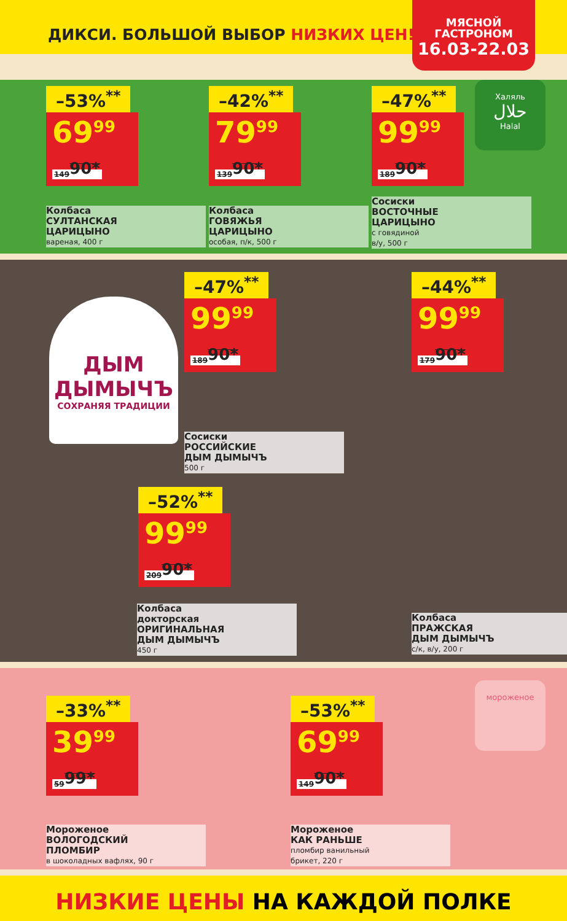ДИКСИ. БОЛЬШОЙ ВЫБОР НИЗКИХ ЦЕН!
МЯСНОЙ
ГАСТРОНОМ
16.03-22.03
Халяль
حلال
Halal
–53%<sup>**</sup>
69<sup>99</sup> 149<sup>90*</sup>
Колбаса
СУЛТАНСКАЯ
ЦАРИЦЫНО
вареная, 400 г
–42%<sup>**</sup>
79<sup>99</sup> 139<sup>90*</sup>
Колбаса
ГОВЯЖЬЯ
ЦАРИЦЫНО
особая, п/к, 500 г
–47%<sup>**</sup>
99<sup>99</sup> 189<sup>90*</sup>
Сосиски
ВОСТОЧНЫЕ
ЦАРИЦЫНО
с говядиной
в/у, 500 г
ДЫМ
ДЫМЫЧЪ
СОХРАНЯЯ ТРАДИЦИИ
–47%<sup>**</sup>
99<sup>99</sup> 189<sup>90*</sup>
Сосиски
РОССИЙСКИЕ
ДЫМ ДЫМЫЧЪ
500 г
–44%<sup>**</sup>
99<sup>99</sup> 179<sup>90*</sup>
–52%<sup>**</sup>
99<sup>99</sup> 209<sup>90*</sup>
Колбаса
докторская
ОРИГИНАЛЬНАЯ
ДЫМ ДЫМЫЧЪ
450 г
Колбаса
ПРАЖСКАЯ
ДЫМ ДЫМЫЧЪ
с/к, в/у, 200 г
–33%<sup>**</sup>
39<sup>99</sup> 59<sup>99*</sup>
Мороженое
ВОЛОГОДСКИЙ
ПЛОМБИР
в шоколадных вафлях, 90 г
–53%<sup>**</sup>
69<sup>99</sup> 149<sup>90*</sup>
Мороженое
КАК РАНЬШЕ
пломбир ванильный
брикет, 220 г
мороженое
НИЗКИЕ ЦЕНЫ НА КАЖДОЙ ПОЛКЕ